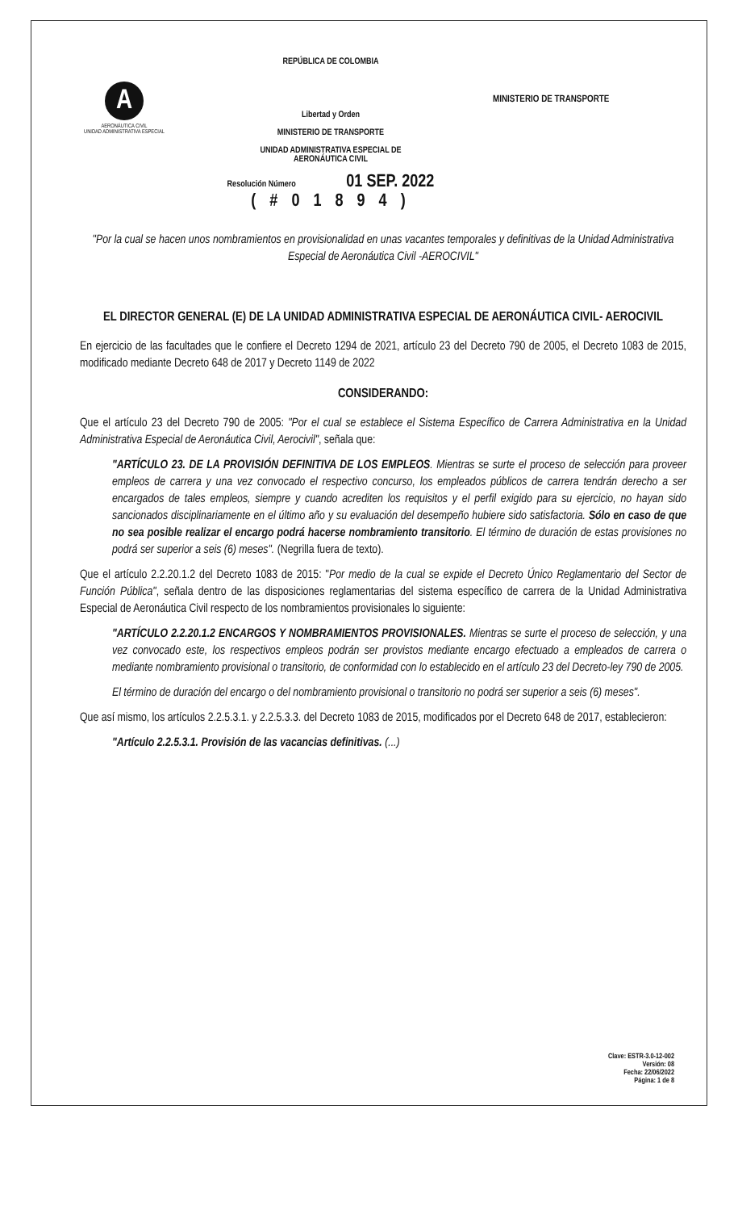A
AERONÁUTICA CIVIL
UNIDAD ADMINISTRATIVA ESPECIAL
REPÚBLICA DE COLOMBIA
Libertad y Orden
MINISTERIO DE TRANSPORTE
UNIDAD ADMINISTRATIVA ESPECIAL DE
AERONÁUTICA CIVIL
Resolución Número 01 SEP. 2022
( # 0 1 8 9 4 )
MINISTERIO DE TRANSPORTE
"Por la cual se hacen unos nombramientos en provisionalidad en unas vacantes temporales y definitivas de la Unidad Administrativa Especial de Aeronáutica Civil -AEROCIVIL"
EL DIRECTOR GENERAL (E) DE LA UNIDAD ADMINISTRATIVA ESPECIAL DE AERONÁUTICA CIVIL- AEROCIVIL
En ejercicio de las facultades que le confiere el Decreto 1294 de 2021, artículo 23 del Decreto 790 de 2005, el Decreto 1083 de 2015, modificado mediante Decreto 648 de 2017 y Decreto 1149 de 2022
CONSIDERANDO:
Que el artículo 23 del Decreto 790 de 2005: "Por el cual se establece el Sistema Específico de Carrera Administrativa en la Unidad Administrativa Especial de Aeronáutica Civil, Aerocivil", señala que:
"ARTÍCULO 23. DE LA PROVISIÓN DEFINITIVA DE LOS EMPLEOS. Mientras se surte el proceso de selección para proveer empleos de carrera y una vez convocado el respectivo concurso, los empleados públicos de carrera tendrán derecho a ser encargados de tales empleos, siempre y cuando acrediten los requisitos y el perfil exigido para su ejercicio, no hayan sido sancionados disciplinariamente en el último año y su evaluación del desempeño hubiere sido satisfactoria. Sólo en caso de que no sea posible realizar el encargo podrá hacerse nombramiento transitorio. El término de duración de estas provisiones no podrá ser superior a seis (6) meses". (Negrilla fuera de texto).
Que el artículo 2.2.20.1.2 del Decreto 1083 de 2015: "Por medio de la cual se expide el Decreto Único Reglamentario del Sector de Función Pública", señala dentro de las disposiciones reglamentarias del sistema específico de carrera de la Unidad Administrativa Especial de Aeronáutica Civil respecto de los nombramientos provisionales lo siguiente:
"ARTÍCULO 2.2.20.1.2 ENCARGOS Y NOMBRAMIENTOS PROVISIONALES. Mientras se surte el proceso de selección, y una vez convocado este, los respectivos empleos podrán ser provistos mediante encargo efectuado a empleados de carrera o mediante nombramiento provisional o transitorio, de conformidad con lo establecido en el artículo 23 del Decreto-ley 790 de 2005.
El término de duración del encargo o del nombramiento provisional o transitorio no podrá ser superior a seis (6) meses".
Que así mismo, los artículos 2.2.5.3.1. y 2.2.5.3.3. del Decreto 1083 de 2015, modificados por el Decreto 648 de 2017, establecieron:
"Artículo 2.2.5.3.1. Provisión de las vacancias definitivas. (...)
Clave: ESTR-3.0-12-002
Versión: 08
Fecha: 22/06/2022
Página: 1 de 8